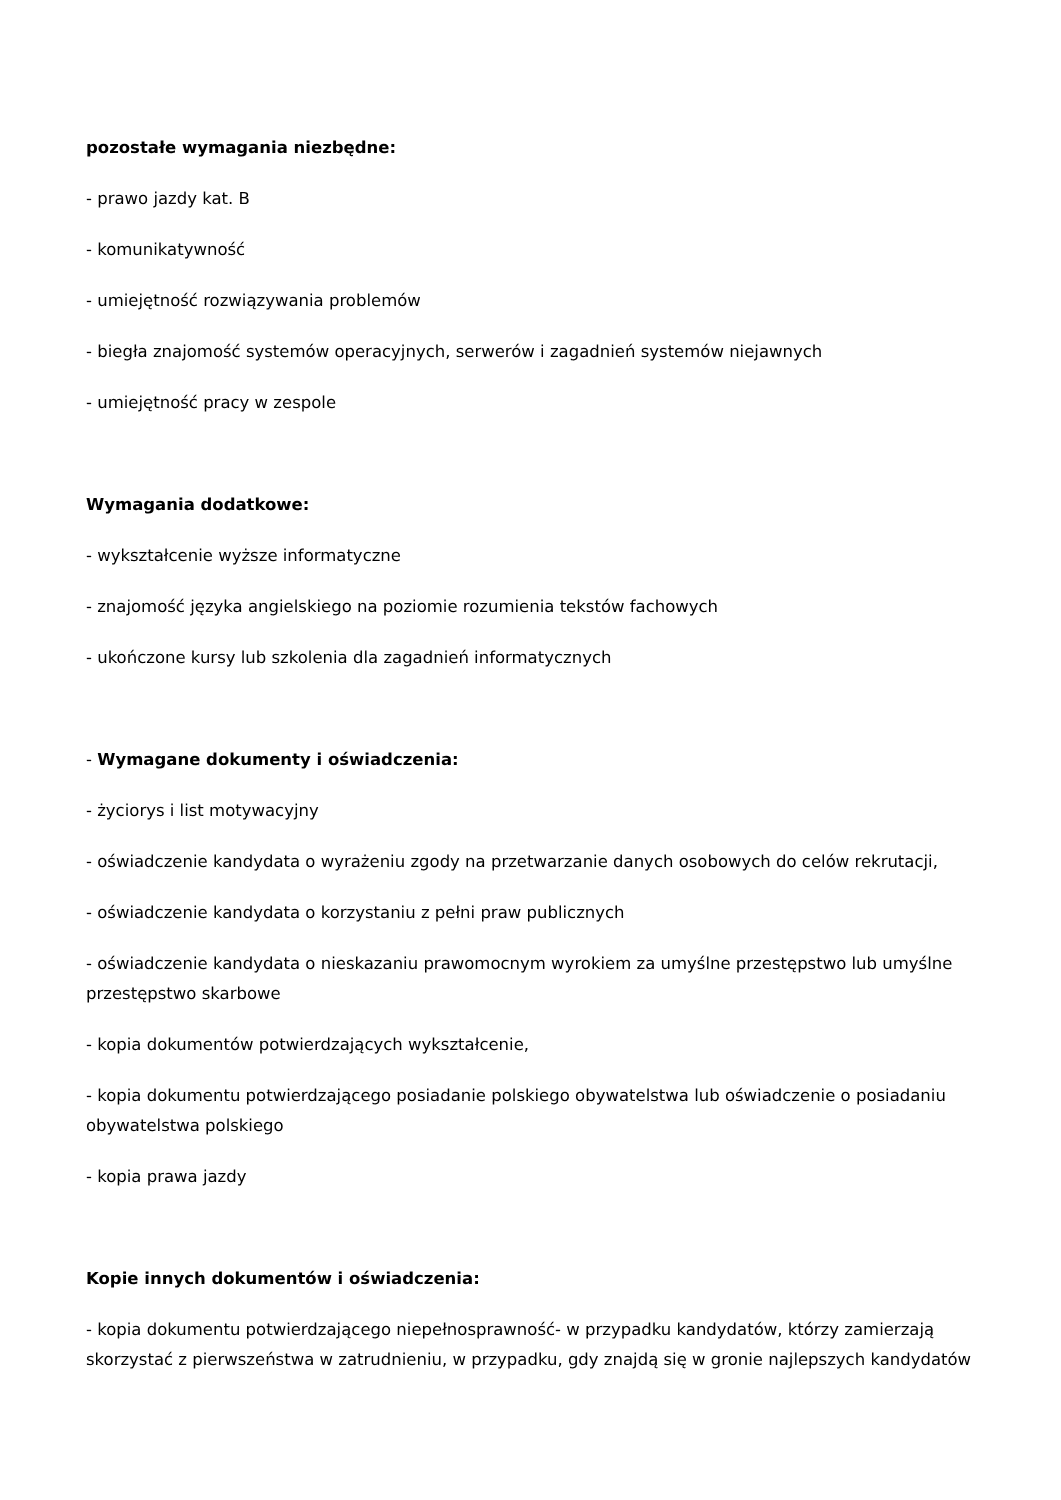pozostałe wymagania niezbędne:
- prawo jazdy kat. B
- komunikatywność
- umiejętność rozwiązywania problemów
- biegła znajomość systemów operacyjnych, serwerów i zagadnień systemów niejawnych
- umiejętność pracy w zespole
Wymagania dodatkowe:
- wykształcenie wyższe informatyczne
- znajomość języka angielskiego na poziomie rozumienia tekstów fachowych
- ukończone kursy lub szkolenia dla zagadnień informatycznych
- Wymagane dokumenty i oświadczenia:
- życiorys i list motywacyjny
- oświadczenie kandydata o wyrażeniu zgody na przetwarzanie danych osobowych do celów rekrutacji,
- oświadczenie kandydata o korzystaniu z pełni praw publicznych
- oświadczenie kandydata o nieskazaniu prawomocnym wyrokiem za umyślne przestępstwo lub umyślne przestępstwo skarbowe
- kopia dokumentów potwierdzających wykształcenie,
- kopia dokumentu potwierdzającego posiadanie polskiego obywatelstwa lub oświadczenie o posiadaniu obywatelstwa polskiego
- kopia prawa jazdy
Kopie innych dokumentów i oświadczenia:
- kopia dokumentu potwierdzającego niepełnosprawność- w przypadku kandydatów, którzy zamierzają skorzystać z pierwszeństwa w zatrudnieniu, w przypadku, gdy znajdą się w gronie najlepszych kandydatów